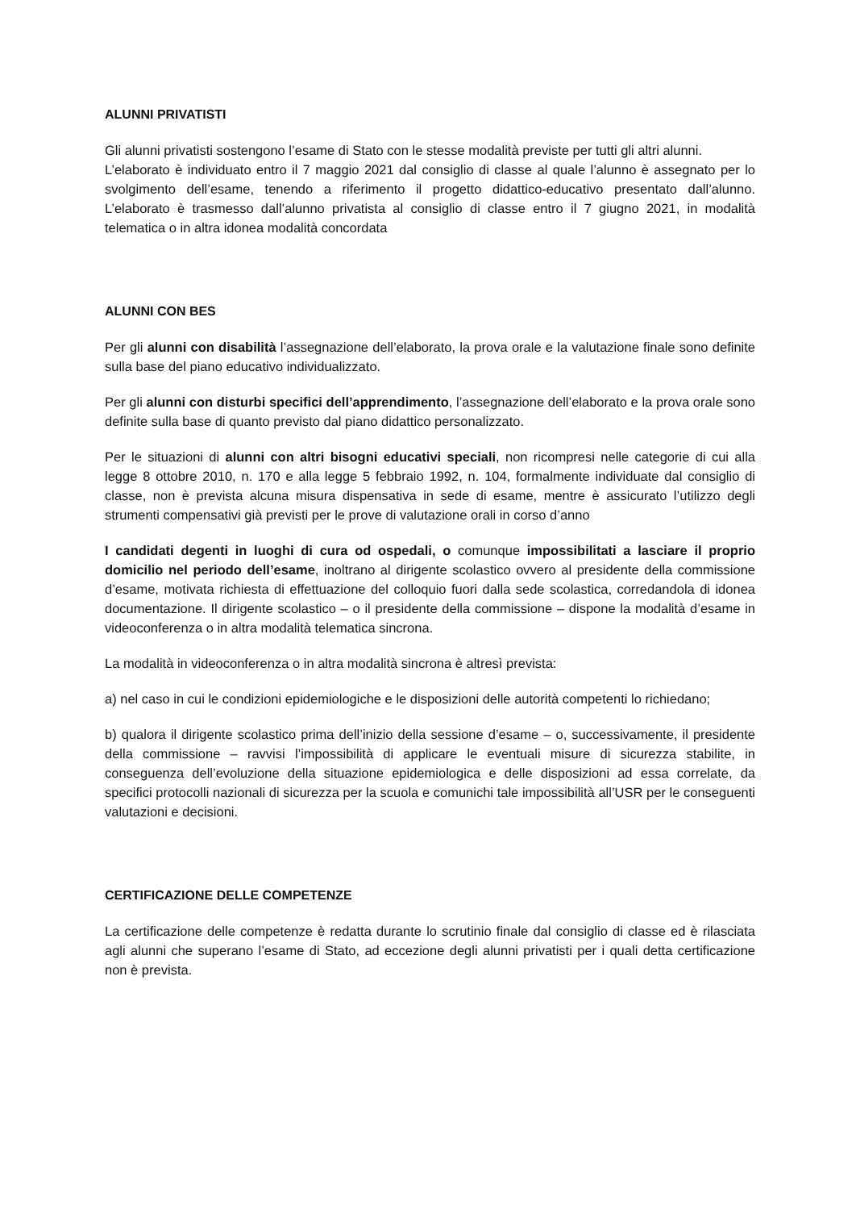ALUNNI PRIVATISTI
Gli alunni privatisti sostengono l’esame di Stato con le stesse modalità previste per tutti gli altri alunni.
L’elaborato è individuato entro il 7 maggio 2021 dal consiglio di classe al quale l’alunno è assegnato per lo svolgimento dell’esame, tenendo a riferimento il progetto didattico-educativo presentato dall’alunno. L’elaborato è trasmesso dall’alunno privatista al consiglio di classe entro il 7 giugno 2021, in modalità telematica o in altra idonea modalità concordata
ALUNNI CON BES
Per gli alunni con disabilità l’assegnazione dell’elaborato, la prova orale e la valutazione finale sono definite sulla base del piano educativo individualizzato.
Per gli alunni con disturbi specifici dell’apprendimento, l’assegnazione dell’elaborato e la prova orale sono definite sulla base di quanto previsto dal piano didattico personalizzato.
Per le situazioni di alunni con altri bisogni educativi speciali, non ricompresi nelle categorie di cui alla legge 8 ottobre 2010, n. 170 e alla legge 5 febbraio 1992, n. 104, formalmente individuate dal consiglio di classe, non è prevista alcuna misura dispensativa in sede di esame, mentre è assicurato l’utilizzo degli strumenti compensativi già previsti per le prove di valutazione orali in corso d’anno
I candidati degenti in luoghi di cura od ospedali, o comunque impossibilitati a lasciare il proprio domicilio nel periodo dell’esame, inoltrano al dirigente scolastico ovvero al presidente della commissione d’esame, motivata richiesta di effettuazione del colloquio fuori dalla sede scolastica, corredandola di idonea documentazione. Il dirigente scolastico – o il presidente della commissione – dispone la modalità d’esame in videoconferenza o in altra modalità telematica sincrona.
La modalità in videoconferenza o in altra modalità sincrona è altresì prevista:
a) nel caso in cui le condizioni epidemiologiche e le disposizioni delle autorità competenti lo richiedano;
b) qualora il dirigente scolastico prima dell’inizio della sessione d’esame – o, successivamente, il presidente della commissione – ravvisi l’impossibilità di applicare le eventuali misure di sicurezza stabilite, in conseguenza dell’evoluzione della situazione epidemiologica e delle disposizioni ad essa correlate, da specifici protocolli nazionali di sicurezza per la scuola e comunichi tale impossibilità all’USR per le conseguenti valutazioni e decisioni.
CERTIFICAZIONE DELLE COMPETENZE
La certificazione delle competenze è redatta durante lo scrutinio finale dal consiglio di classe ed è rilasciata agli alunni che superano l’esame di Stato, ad eccezione degli alunni privatisti per i quali detta certificazione non è prevista.